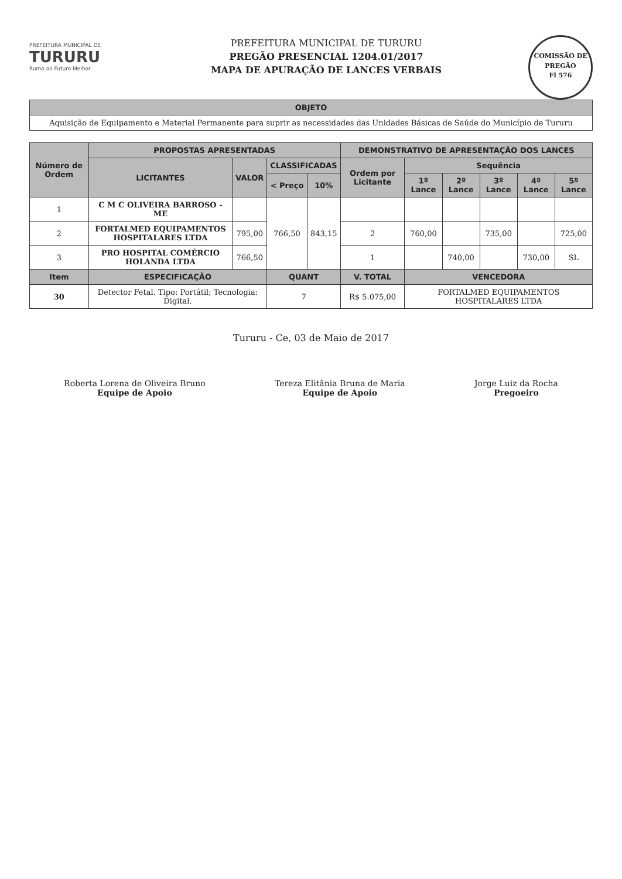COMISSÃO DE PREGÃO
Fl 576
PREFEITURA MUNICIPAL DE
TURURU
Rumo ao Futuro Melhor
PREFEITURA MUNICIPAL DE TURURU
PREGÃO PRESENCIAL 1204.01/2017
MAPA DE APURAÇÃO DE LANCES VERBAIS
| OBJETO |
| --- |
| Aquisição de Equipamento e Material Permanente para suprir as necessidades das Unidades Básicas de Saúde do Município de Tururu |
| Número de Ordem | PROPOSTAS APRESENTADAS | | | | DEMONSTRATIVO DE APRESENTAÇÃO DOS LANCES | | | | | |
| --- | --- | --- | --- | --- | --- | --- | --- | --- | --- | --- |
| | LICITANTES | VALOR | CLASSIFICADAS | | Ordem por Licitante | Sequência | | | | |
| | | | < Preço | 10% | | 1º Lance | 2º Lance | 3º Lance | 4º Lance | 5º Lance |
| 1 | C M C OLIVEIRA BARROSO - ME | | 766,50 | 843,15 | | | | | | |
| 2 | FORTALMED EQUIPAMENTOS HOSPITALARES LTDA | 795,00 | | | 2 | 760,00 | | 735,00 | | 725,00 |
| 3 | PRO HOSPITAL COMÉRCIO HOLANDA LTDA | 766,50 | | | 1 | | 740,00 | | 730,00 | SL |
| Item | ESPECIFICAÇÃO | | QUANT | | V. TOTAL | VENCEDORA | | | | |
| 30 | Detector Fetal. Tipo: Portátil; Tecnologia: Digital. | | 7 | | R$ 5.075,00 | FORTALMED EQUIPAMENTOS HOSPITALARES LTDA | | | | |
Tururu - Ce, 03 de Maio de 2017
Roberta Lorena de Oliveira Bruno
Equipe de Apoio
Tereza Elitânia Bruna de Maria
Equipe de Apoio
Jorge Luiz da Rocha
Pregoeiro